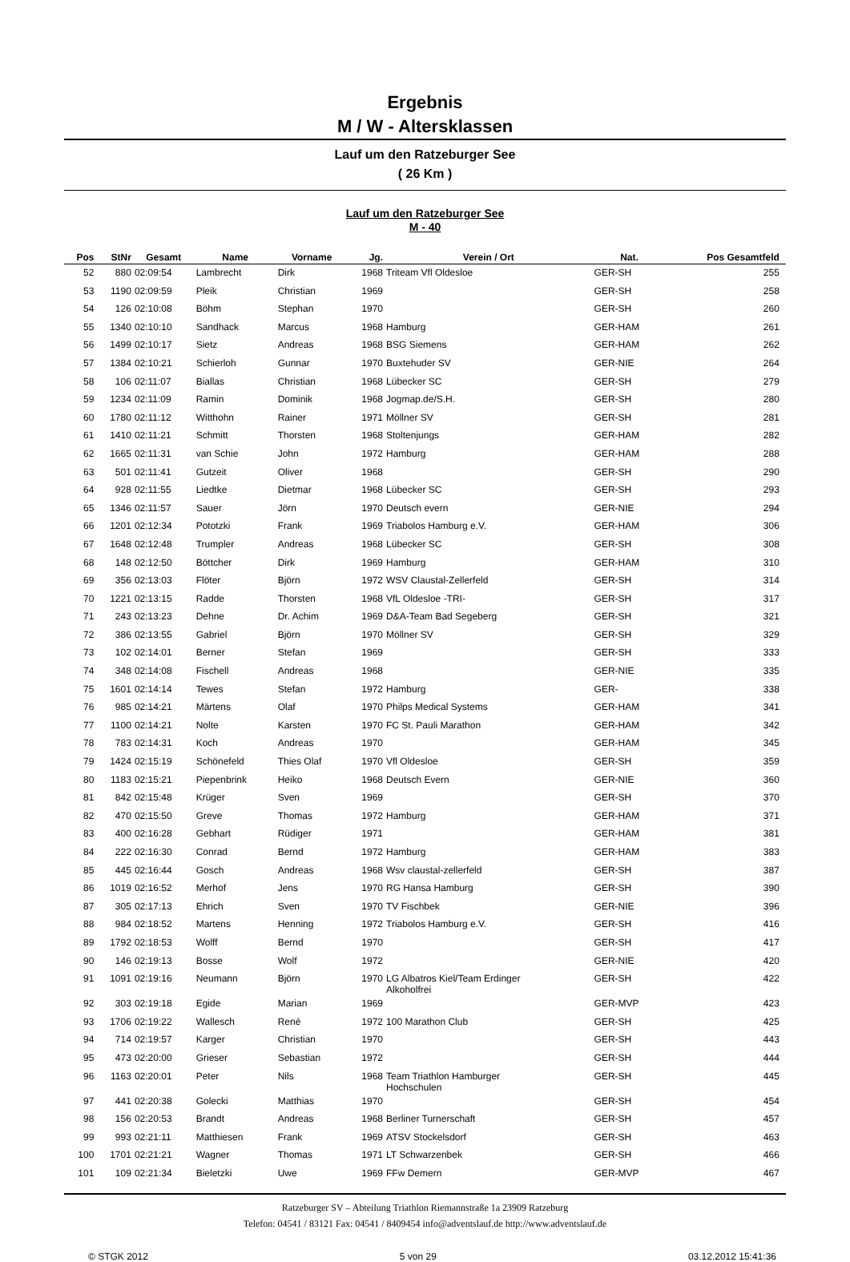Ergebnis
M / W - Altersklassen
Lauf um den Ratzeburger See
( 26 Km )
Lauf um den Ratzeburger See
M - 40
| Pos | StNr | Gesamt | Name | Vorname | Jg. | Verein / Ort | Nat. | Pos Gesamtfeld | |
| --- | --- | --- | --- | --- | --- | --- | --- | --- | --- |
| 52 | 880 | 02:09:54 | Lambrecht | Dirk | 1968 | Triteam Vfl Oldesloe | GER-SH | 255 | |
| 53 | 1190 | 02:09:59 | Pleik | Christian | 1969 | | GER-SH | 258 | |
| 54 | 126 | 02:10:08 | Böhm | Stephan | 1970 | | GER-SH | 260 | |
| 55 | 1340 | 02:10:10 | Sandhack | Marcus | 1968 | Hamburg | GER-HAM | 261 | |
| 56 | 1499 | 02:10:17 | Sietz | Andreas | 1968 | BSG Siemens | GER-HAM | 262 | |
| 57 | 1384 | 02:10:21 | Schierloh | Gunnar | 1970 | Buxtehuder SV | GER-NIE | 264 | |
| 58 | 106 | 02:11:07 | Biallas | Christian | 1968 | Lübecker SC | GER-SH | 279 | |
| 59 | 1234 | 02:11:09 | Ramin | Dominik | 1968 | Jogmap.de/S.H. | GER-SH | 280 | |
| 60 | 1780 | 02:11:12 | Witthohn | Rainer | 1971 | Möllner SV | GER-SH | 281 | |
| 61 | 1410 | 02:11:21 | Schmitt | Thorsten | 1968 | Stoltenjungs | GER-HAM | 282 | |
| 62 | 1665 | 02:11:31 | van Schie | John | 1972 | Hamburg | GER-HAM | 288 | |
| 63 | 501 | 02:11:41 | Gutzeit | Oliver | 1968 | | GER-SH | 290 | |
| 64 | 928 | 02:11:55 | Liedtke | Dietmar | 1968 | Lübecker SC | GER-SH | 293 | |
| 65 | 1346 | 02:11:57 | Sauer | Jörn | 1970 | Deutsch evern | GER-NIE | 294 | |
| 66 | 1201 | 02:12:34 | Pototzki | Frank | 1969 | Triabolos Hamburg e.V. | GER-HAM | 306 | |
| 67 | 1648 | 02:12:48 | Trumpler | Andreas | 1968 | Lübecker SC | GER-SH | 308 | |
| 68 | 148 | 02:12:50 | Böttcher | Dirk | 1969 | Hamburg | GER-HAM | 310 | |
| 69 | 356 | 02:13:03 | Flöter | Björn | 1972 | WSV Claustal-Zellerfeld | GER-SH | 314 | |
| 70 | 1221 | 02:13:15 | Radde | Thorsten | 1968 | VfL Oldesloe -TRI- | GER-SH | 317 | |
| 71 | 243 | 02:13:23 | Dehne | Dr. Achim | 1969 | D&A-Team Bad Segeberg | GER-SH | 321 | |
| 72 | 386 | 02:13:55 | Gabriel | Björn | 1970 | Möllner SV | GER-SH | 329 | |
| 73 | 102 | 02:14:01 | Berner | Stefan | 1969 | | GER-SH | 333 | |
| 74 | 348 | 02:14:08 | Fischell | Andreas | 1968 | | GER-NIE | 335 | |
| 75 | 1601 | 02:14:14 | Tewes | Stefan | 1972 | Hamburg | GER- | 338 | |
| 76 | 985 | 02:14:21 | Märtens | Olaf | 1970 | Philps Medical Systems | GER-HAM | 341 | |
| 77 | 1100 | 02:14:21 | Nolte | Karsten | 1970 | FC St. Pauli Marathon | GER-HAM | 342 | |
| 78 | 783 | 02:14:31 | Koch | Andreas | 1970 | | GER-HAM | 345 | |
| 79 | 1424 | 02:15:19 | Schönefeld | Thies Olaf | 1970 | Vfl Oldesloe | GER-SH | 359 | |
| 80 | 1183 | 02:15:21 | Piepenbrink | Heiko | 1968 | Deutsch Evern | GER-NIE | 360 | |
| 81 | 842 | 02:15:48 | Krüger | Sven | 1969 | | GER-SH | 370 | |
| 82 | 470 | 02:15:50 | Greve | Thomas | 1972 | Hamburg | GER-HAM | 371 | |
| 83 | 400 | 02:16:28 | Gebhart | Rüdiger | 1971 | | GER-HAM | 381 | |
| 84 | 222 | 02:16:30 | Conrad | Bernd | 1972 | Hamburg | GER-HAM | 383 | |
| 85 | 445 | 02:16:44 | Gosch | Andreas | 1968 | Wsv claustal-zellerfeld | GER-SH | 387 | |
| 86 | 1019 | 02:16:52 | Merhof | Jens | 1970 | RG Hansa Hamburg | GER-SH | 390 | |
| 87 | 305 | 02:17:13 | Ehrich | Sven | 1970 | TV Fischbek | GER-NIE | 396 | |
| 88 | 984 | 02:18:52 | Martens | Henning | 1972 | Triabolos Hamburg e.V. | GER-SH | 416 | |
| 89 | 1792 | 02:18:53 | Wolff | Bernd | 1970 | | GER-SH | 417 | |
| 90 | 146 | 02:19:13 | Bosse | Wolf | 1972 | | GER-NIE | 420 | |
| 91 | 1091 | 02:19:16 | Neumann | Björn | 1970 | LG Albatros Kiel/Team Erdinger Alkoholfrei | GER-SH | 422 | |
| 92 | 303 | 02:19:18 | Egide | Marian | 1969 | | GER-MVP | 423 | |
| 93 | 1706 | 02:19:22 | Wallesch | René | 1972 | 100 Marathon Club | GER-SH | 425 | |
| 94 | 714 | 02:19:57 | Karger | Christian | 1970 | | GER-SH | 443 | |
| 95 | 473 | 02:20:00 | Grieser | Sebastian | 1972 | | GER-SH | 444 | |
| 96 | 1163 | 02:20:01 | Peter | Nils | 1968 | Team Triathlon Hamburger Hochschulen | GER-SH | 445 | |
| 97 | 441 | 02:20:38 | Golecki | Matthias | 1970 | | GER-SH | 454 | |
| 98 | 156 | 02:20:53 | Brandt | Andreas | 1968 | Berliner Turnerschaft | GER-SH | 457 | |
| 99 | 993 | 02:21:11 | Matthiesen | Frank | 1969 | ATSV Stockelsdorf | GER-SH | 463 | |
| 100 | 1701 | 02:21:21 | Wagner | Thomas | 1971 | LT Schwarzenbek | GER-SH | 466 | |
| 101 | 109 | 02:21:34 | Bieletzki | Uwe | 1969 | FFw Demern | GER-MVP | 467 | |
Ratzeburger SV – Abteilung Triathlon Riemannstraße 1a 23909 Ratzeburg
Telefon: 04541 / 83121 Fax: 04541 / 8409454 info@adventslauf.de http://www.adventslauf.de
© STGK 2012 5 von 29 03.12.2012 15:41:36